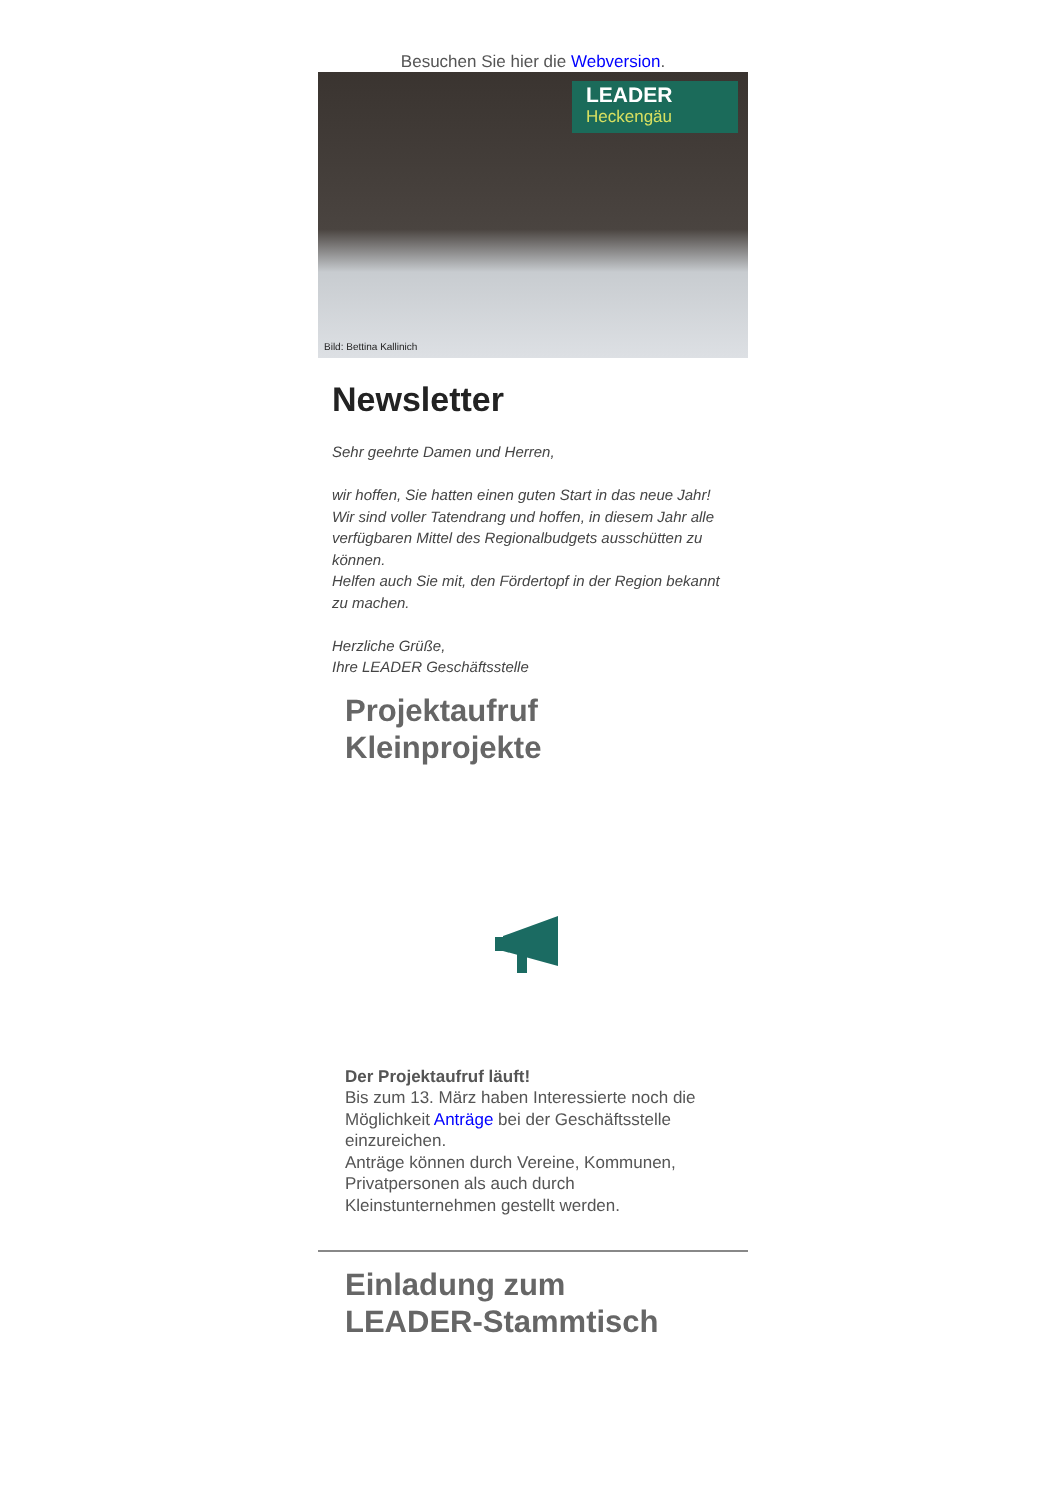Besuchen Sie hier die Webversion.
LEADER
Heckengäu
Bild: Bettina Kallinich
Newsletter
Sehr geehrte Damen und Herren,
wir hoffen, Sie hatten einen guten Start in das neue Jahr!
Wir sind voller Tatendrang und hoffen, in diesem Jahr alle verfügbaren Mittel des Regionalbudgets ausschütten zu können.
Helfen auch Sie mit, den Fördertopf in der Region bekannt zu machen.
Herzliche Grüße,
Ihre LEADER Geschäftsstelle
Projektaufruf
Kleinprojekte
Der Projektaufruf läuft!
Bis zum 13. März haben Interessierte noch die Möglichkeit Anträge bei der Geschäftsstelle einzureichen.
Anträge können durch Vereine, Kommunen, Privatpersonen als auch durch Kleinstunternehmen gestellt werden.
Einladung zum
LEADER-Stammtisch